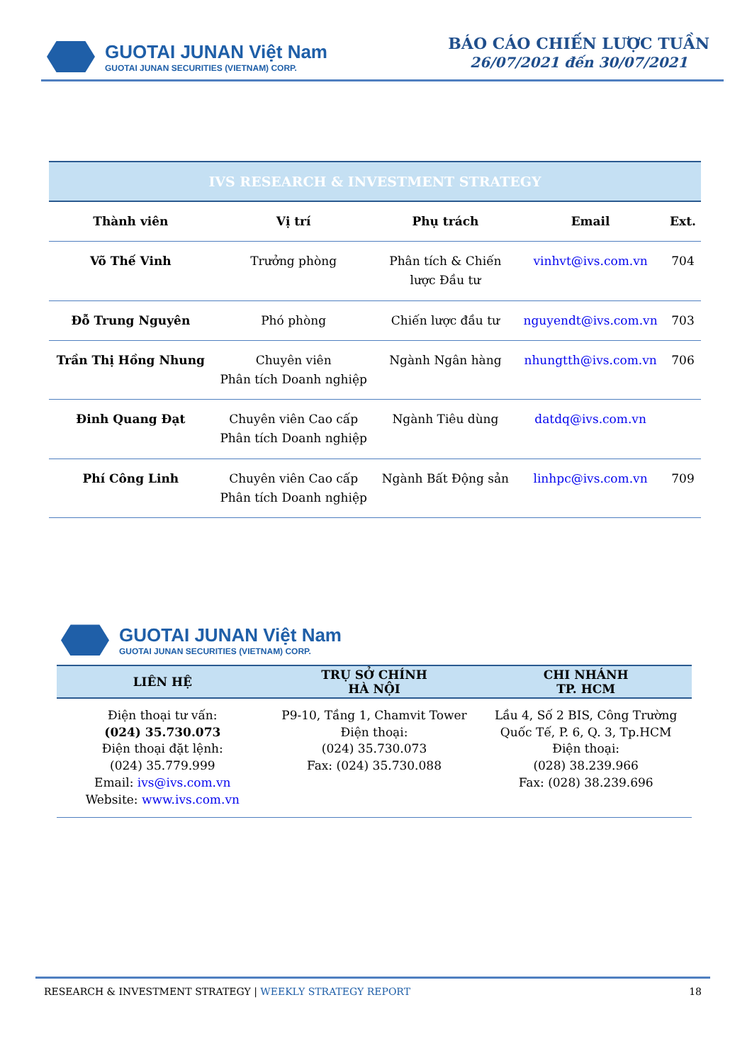GUOTAI JUNAN Việt Nam
GUOTAI JUNAN SECURITIES (VIETNAM) CORP.
BÁO CÁO CHIẾN LƯỢC TUẦN
26/07/2021 đến 30/07/2021
IVS RESEARCH & INVESTMENT STRATEGY
| Thành viên | Vị trí | Phụ trách | Email | Ext. |
| --- | --- | --- | --- | --- |
| Võ Thế Vinh | Trưởng phòng | Phân tích & Chiến lược Đầu tư | vinhvt@ivs.com.vn | 704 |
| Đỗ Trung Nguyên | Phó phòng | Chiến lược đầu tư | nguyendt@ivs.com.vn | 703 |
| Trần Thị Hồng Nhung | Chuyên viên Phân tích Doanh nghiệp | Ngành Ngân hàng | nhungtth@ivs.com.vn | 706 |
| Đinh Quang Đạt | Chuyên viên Cao cấp Phân tích Doanh nghiệp | Ngành Tiêu dùng | datdq@ivs.com.vn | |
| Phí Công Linh | Chuyên viên Cao cấp Phân tích Doanh nghiệp | Ngành Bất Động sản | linhpc@ivs.com.vn | 709 |
GUOTAI JUNAN Việt Nam
GUOTAI JUNAN SECURITIES (VIETNAM) CORP.
| LIÊN HỆ | TRỤ SỞ CHÍNH HÀ NỘI | CHI NHÁNH TP. HCM |
| --- | --- | --- |
| Điện thoại tư vấn: (024) 35.730.073 Điện thoại đặt lệnh: (024) 35.779.999 Email: ivs@ivs.com.vn Website: www.ivs.com.vn | P9-10, Tầng 1, Chamvit Tower Điện thoại: (024) 35.730.073 Fax: (024) 35.730.088 | Lầu 4, Số 2 BIS, Công Trường Quốc Tế, P. 6, Q. 3, Tp.HCM Điện thoại: (028) 38.239.966 Fax: (028) 38.239.696 |
RESEARCH & INVESTMENT STRATEGY | WEEKLY STRATEGY REPORT 18